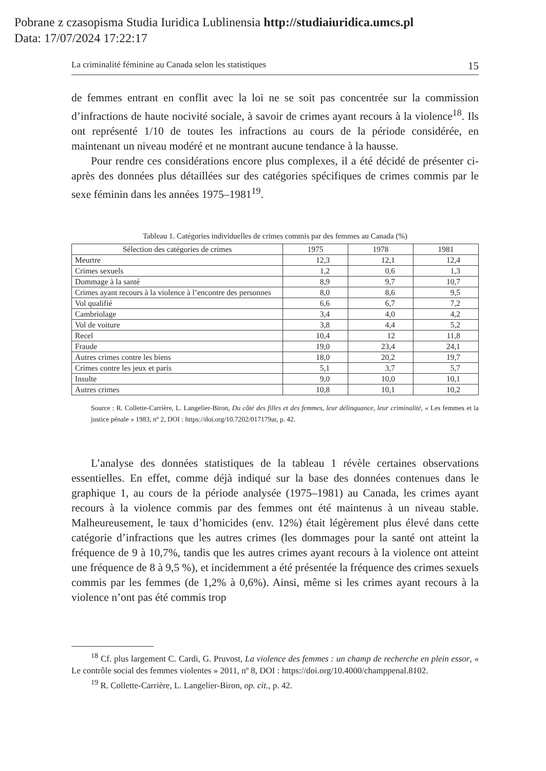Pobrane z czasopisma Studia Iuridica Lublinensia http://studiaiuridica.umcs.pl
Data: 17/07/2024 17:22:17
La criminalité féminine au Canada selon les statistiques 15
de femmes entrant en conflit avec la loi ne se soit pas concentrée sur la commission d’infractions de haute nocivité sociale, à savoir de crimes ayant recours à la violence<sup>18</sup>. Ils ont représenté 1/10 de toutes les infractions au cours de la période considérée, en maintenant un niveau modéré et ne montrant aucune tendance à la hausse.
Pour rendre ces considérations encore plus complexes, il a été décidé de présenter ci-après des données plus détaillées sur des catégories spécifiques de crimes commis par le sexe féminin dans les années 1975–1981<sup>19</sup>.
Tableau 1. Catégories individuelles de crimes commis par des femmes au Canada (%)
| Sélection des catégories de crimes | 1975 | 1978 | 1981 |
| --- | --- | --- | --- |
| Meurtre | 12,3 | 12,1 | 12,4 |
| Crimes sexuels | 1,2 | 0,6 | 1,3 |
| Dommage à la santé | 8,9 | 9,7 | 10,7 |
| Crimes ayant recours à la violence à l’encontre des personnes | 8,0 | 8,6 | 9,5 |
| Vol qualifié | 6,6 | 6,7 | 7,2 |
| Cambriolage | 3,4 | 4,0 | 4,2 |
| Vol de voiture | 3,8 | 4,4 | 5,2 |
| Recel | 10,4 | 12 | 11,8 |
| Fraude | 19,0 | 23,4 | 24,1 |
| Autres crimes contre les biens | 18,0 | 20,2 | 19,7 |
| Crimes contre les jeux et paris | 5,1 | 3,7 | 5,7 |
| Insulte | 9,0 | 10,0 | 10,1 |
| Autres crimes | 10,8 | 10,1 | 10,2 |
Source : R. Collette-Carrière, L. Langelier-Biron, Du côté des filles et des femmes, leur délinquance, leur criminalité, « Les femmes et la justice pénale » 1983, nº 2, DOI : https://doi.org/10.7202/017179ar, p. 42.
L’analyse des données statistiques de la tableau 1 révèle certaines observations essentielles. En effet, comme déjà indiqué sur la base des données contenues dans le graphique 1, au cours de la période analysée (1975–1981) au Canada, les crimes ayant recours à la violence commis par des femmes ont été maintenus à un niveau stable. Malheureusement, le taux d’homicides (env. 12%) était légèrement plus élevé dans cette catégorie d’infractions que les autres crimes (les dommages pour la santé ont atteint la fréquence de 9 à 10,7%, tandis que les autres crimes ayant recours à la violence ont atteint une fréquence de 8 à 9,5 %), et incidemment a été présentée la fréquence des crimes sexuels commis par les femmes (de 1,2% à 0,6%). Ainsi, même si les crimes ayant recours à la violence n’ont pas été commis trop
<sup>18</sup> Cf. plus largement C. Cardi, G. Pruvost, La violence des femmes : un champ de recherche en plein essor, « Le contrôle social des femmes violentes » 2011, nº 8, DOI : https://doi.org/10.4000/champpenal.8102.
<sup>19</sup> R. Collette-Carrière, L. Langelier-Biron, op. cit., p. 42.